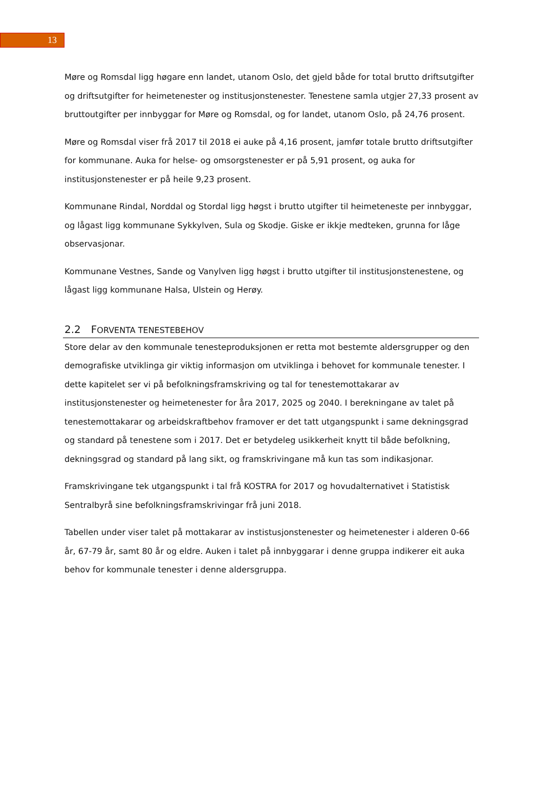13
Møre og Romsdal ligg høgare enn landet, utanom Oslo, det gjeld både for total brutto driftsutgifter og driftsutgifter for heimetenester og institusjonstenester. Tenestene samla utgjer 27,33 prosent av bruttoutgifter per innbyggar for Møre og Romsdal, og for landet, utanom Oslo, på 24,76 prosent.
Møre og Romsdal viser frå 2017 til 2018 ei auke på 4,16 prosent, jamfør totale brutto driftsutgifter for kommunane. Auka for helse- og omsorgstenester er på 5,91 prosent, og auka for institusjonstenester er på heile 9,23 prosent.
Kommunane Rindal, Norddal og Stordal ligg høgst i brutto utgifter til heimeteneste per innbyggar, og lågast ligg kommunane Sykkylven, Sula og Skodje. Giske er ikkje medteken, grunna for låge observasjonar.
Kommunane Vestnes, Sande og Vanylven ligg høgst i brutto utgifter til institusjonstenestene, og lågast ligg kommunane Halsa, Ulstein og Herøy.
2.2 FORVENTA TENESTEBEHOV
Store delar av den kommunale tenesteproduksjonen er retta mot bestemte aldersgrupper og den demografiske utviklinga gir viktig informasjon om utviklinga i behovet for kommunale tenester. I dette kapitelet ser vi på befolkningsframskriving og tal for tenestemottakarar av institusjonstenester og heimetenester for åra 2017, 2025 og 2040. I berekningane av talet på tenestemottakarar og arbeidskraftbehov framover er det tatt utgangspunkt i same dekningsgrad og standard på tenestene som i 2017. Det er betydeleg usikkerheit knytt til både befolkning, dekningsgrad og standard på lang sikt, og framskrivingane må kun tas som indikasjonar.
Framskrivingane tek utgangspunkt i tal frå KOSTRA for 2017 og hovudalternativet i Statistisk Sentralbyrå sine befolkningsframskrivingar frå juni 2018.
Tabellen under viser talet på mottakarar av instistusjonstenester og heimetenester i alderen 0-66 år, 67-79 år, samt 80 år og eldre. Auken i talet på innbyggarar i denne gruppa indikerer eit auka behov for kommunale tenester i denne aldersgruppa.